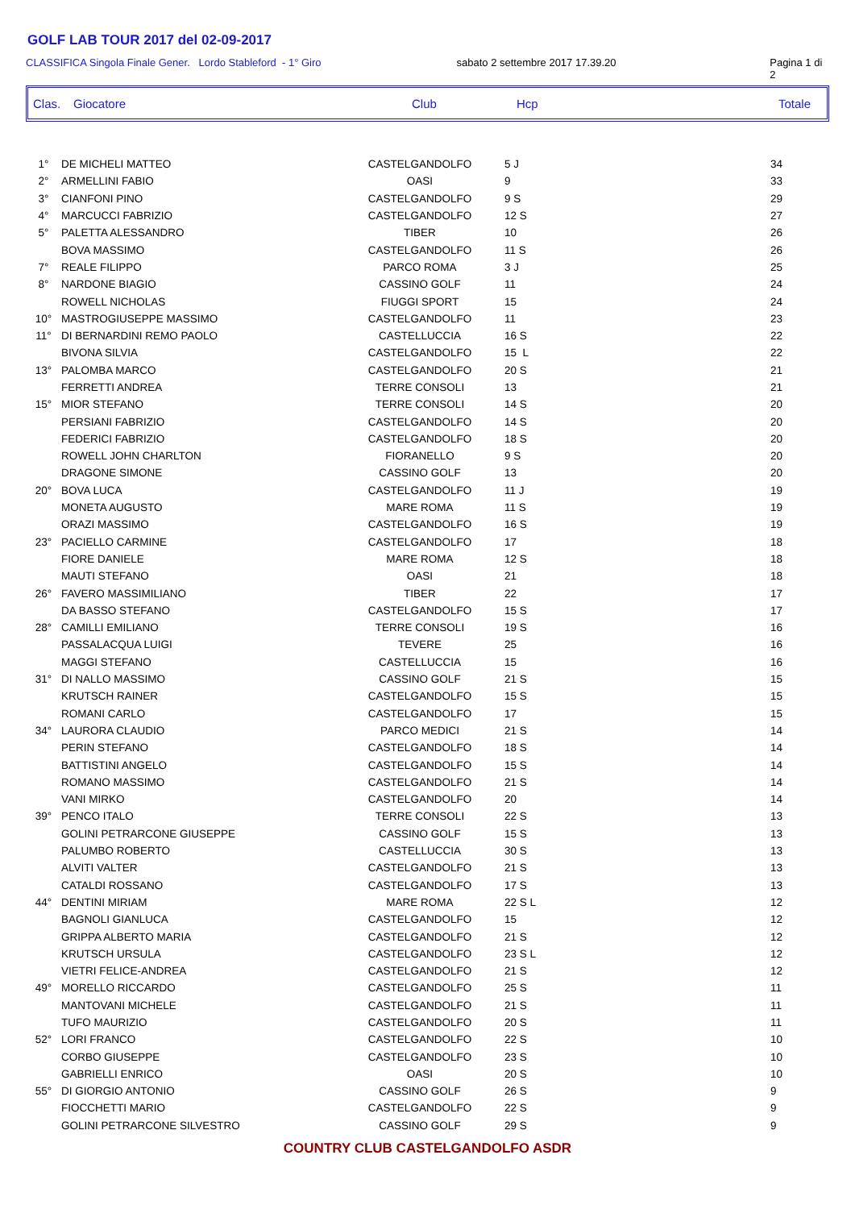GOLF LAB TOUR 2017 del 02-09-2017
CLASSIFICA Singola Finale Gener. Lordo Stableford - 1° Giro sabato 2 settembre 2017 17.39.20 Pagina 1 di 2
Clas. Giocatore Club Hcp Totale
| 1° | DE MICHELI MATTEO | CASTELGANDOLFO | 5 J | 34 |
| 2° | ARMELLINI FABIO | OASI | 9 | 33 |
| 3° | CIANFONI PINO | CASTELGANDOLFO | 9 S | 29 |
| 4° | MARCUCCI FABRIZIO | CASTELGANDOLFO | 12 S | 27 |
| 5° | PALETTA ALESSANDRO | TIBER | 10 | 26 |
| | BOVA MASSIMO | CASTELGANDOLFO | 11 S | 26 |
| 7° | REALE FILIPPO | PARCO ROMA | 3 J | 25 |
| 8° | NARDONE BIAGIO | CASSINO GOLF | 11 | 24 |
| | ROWELL NICHOLAS | FIUGGI SPORT | 15 | 24 |
| 10° | MASTROGIUSEPPE MASSIMO | CASTELGANDOLFO | 11 | 23 |
| 11° | DI BERNARDINI REMO PAOLO | CASTELLUCCIA | 16 S | 22 |
| | BIVONA SILVIA | CASTELGANDOLFO | 15 L | 22 |
| 13° | PALOMBA MARCO | CASTELGANDOLFO | 20 S | 21 |
| | FERRETTI ANDREA | TERRE CONSOLI | 13 | 21 |
| 15° | MIOR STEFANO | TERRE CONSOLI | 14 S | 20 |
| | PERSIANI FABRIZIO | CASTELGANDOLFO | 14 S | 20 |
| | FEDERICI FABRIZIO | CASTELGANDOLFO | 18 S | 20 |
| | ROWELL JOHN CHARLTON | FIORANELLO | 9 S | 20 |
| | DRAGONE SIMONE | CASSINO GOLF | 13 | 20 |
| 20° | BOVA LUCA | CASTELGANDOLFO | 11 J | 19 |
| | MONETA AUGUSTO | MARE ROMA | 11 S | 19 |
| | ORAZI MASSIMO | CASTELGANDOLFO | 16 S | 19 |
| 23° | PACIELLO CARMINE | CASTELGANDOLFO | 17 | 18 |
| | FIORE DANIELE | MARE ROMA | 12 S | 18 |
| | MAUTI STEFANO | OASI | 21 | 18 |
| 26° | FAVERO MASSIMILIANO | TIBER | 22 | 17 |
| | DA BASSO STEFANO | CASTELGANDOLFO | 15 S | 17 |
| 28° | CAMILLI EMILIANO | TERRE CONSOLI | 19 S | 16 |
| | PASSALACQUA LUIGI | TEVERE | 25 | 16 |
| | MAGGI STEFANO | CASTELLUCCIA | 15 | 16 |
| 31° | DI NALLO MASSIMO | CASSINO GOLF | 21 S | 15 |
| | KRUTSCH RAINER | CASTELGANDOLFO | 15 S | 15 |
| | ROMANI CARLO | CASTELGANDOLFO | 17 | 15 |
| 34° | LAURORA CLAUDIO | PARCO MEDICI | 21 S | 14 |
| | PERIN STEFANO | CASTELGANDOLFO | 18 S | 14 |
| | BATTISTINI ANGELO | CASTELGANDOLFO | 15 S | 14 |
| | ROMANO MASSIMO | CASTELGANDOLFO | 21 S | 14 |
| | VANI MIRKO | CASTELGANDOLFO | 20 | 14 |
| 39° | PENCO ITALO | TERRE CONSOLI | 22 S | 13 |
| | GOLINI PETRARCONE GIUSEPPE | CASSINO GOLF | 15 S | 13 |
| | PALUMBO ROBERTO | CASTELLUCCIA | 30 S | 13 |
| | ALVITI VALTER | CASTELGANDOLFO | 21 S | 13 |
| | CATALDI ROSSANO | CASTELGANDOLFO | 17 S | 13 |
| 44° | DENTINI MIRIAM | MARE ROMA | 22 S L | 12 |
| | BAGNOLI GIANLUCA | CASTELGANDOLFO | 15 | 12 |
| | GRIPPA ALBERTO MARIA | CASTELGANDOLFO | 21 S | 12 |
| | KRUTSCH URSULA | CASTELGANDOLFO | 23 S L | 12 |
| | VIETRI FELICE-ANDREA | CASTELGANDOLFO | 21 S | 12 |
| 49° | MORELLO RICCARDO | CASTELGANDOLFO | 25 S | 11 |
| | MANTOVANI MICHELE | CASTELGANDOLFO | 21 S | 11 |
| | TUFO MAURIZIO | CASTELGANDOLFO | 20 S | 11 |
| 52° | LORI FRANCO | CASTELGANDOLFO | 22 S | 10 |
| | CORBO GIUSEPPE | CASTELGANDOLFO | 23 S | 10 |
| | GABRIELLI ENRICO | OASI | 20 S | 10 |
| 55° | DI GIORGIO ANTONIO | CASSINO GOLF | 26 S | 9 |
| | FIOCCHETTI MARIO | CASTELGANDOLFO | 22 S | 9 |
| | GOLINI PETRARCONE SILVESTRO | CASSINO GOLF | 29 S | 9 |
COUNTRY CLUB CASTELGANDOLFO ASDR